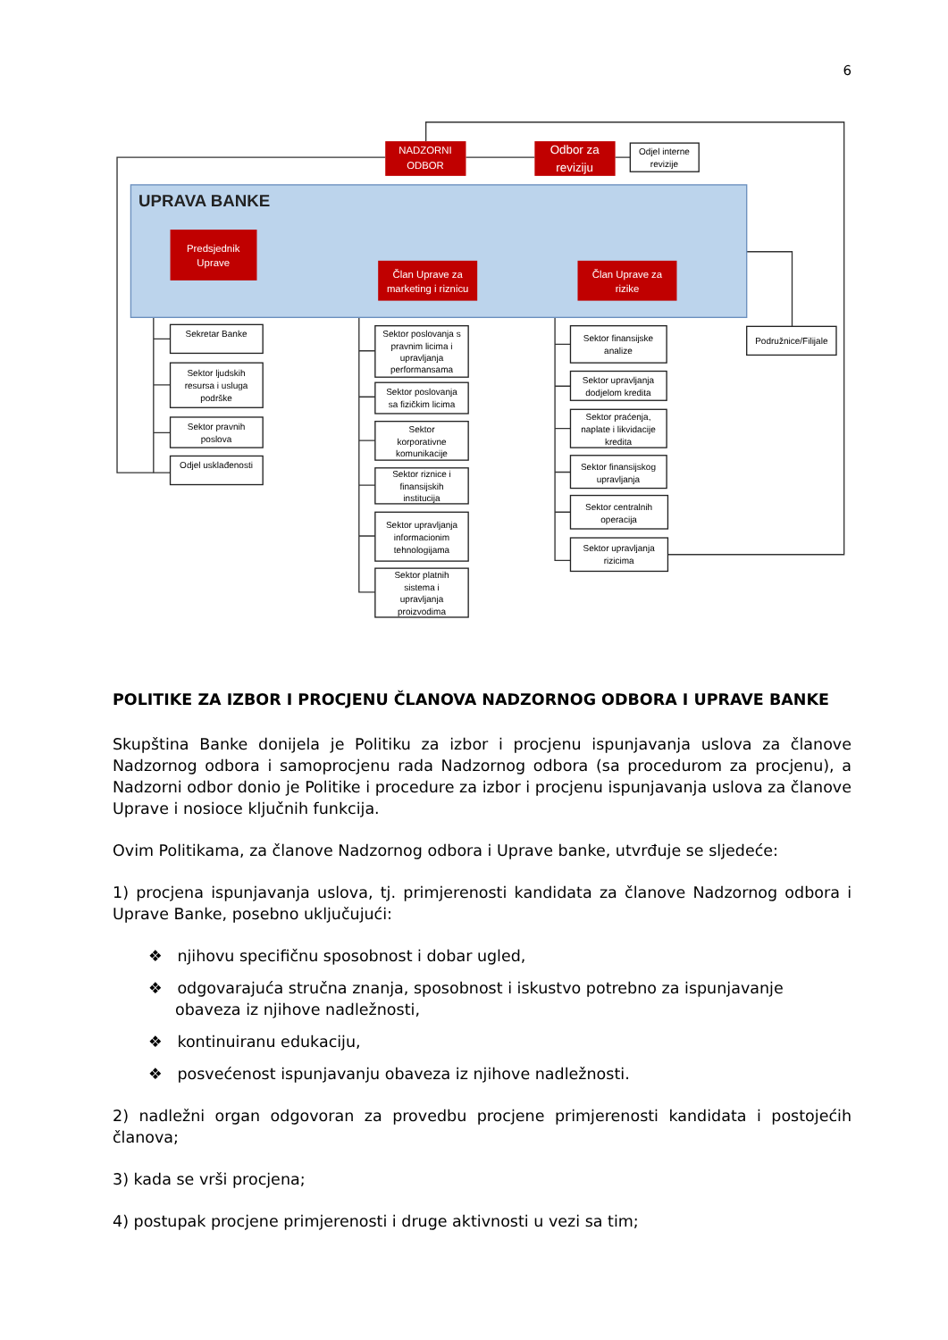6
UPRAVA BANKE
NADZORNI
ODBOR
Odbor za
reviziju
Predsjednik
Uprave
Član Uprave za
marketing i riznicu
Član Uprave za
rizike
Odjel interne
revizije
Podružnice/Filijale
Sekretar Banke
Sektor ljudskih
resursa i usluga
podrške
Sektor pravnih
poslova
Odjel usklađenosti
Sektor poslovanja s
pravnim licima i
upravljanja
performansama
Sektor poslovanja
sa fizičkim licima
Sektor
korporativne
komunikacije
Sektor riznice i
finansijskih
institucija
Sektor upravljanja
informacionim
tehnologijama
Sektor platnih
sistema i
upravljanja
proizvodima
Sektor finansijske
analize
Sektor upravljanja
dodjelom kredita
Sektor praćenja,
naplate i likvidacije
kredita
Sektor finansijskog
upravljanja
Sektor centralnih
operacija
Sektor upravljanja
rizicima
POLITIKE ZA IZBOR I PROCJENU ČLANOVA NADZORNOG ODBORA I UPRAVE BANKE
Skupština Banke donijela je Politiku za izbor i procjenu ispunjavanja uslova za članove Nadzornog odbora i samoprocjenu rada Nadzornog odbora (sa procedurom za procjenu), a Nadzorni odbor donio je Politike i procedure za izbor i procjenu ispunjavanja uslova za članove Uprave i nosioce ključnih funkcija.
Ovim Politikama, za članove Nadzornog odbora i Uprave banke, utvrđuje se sljedeće:
1) procjena ispunjavanja uslova, tj. primjerenosti kandidata za članove Nadzornog odbora i Uprave Banke, posebno uključujući:
❖ njihovu specifičnu sposobnost i dobar ugled,
❖ odgovarajuća stručna znanja, sposobnost i iskustvo potrebno za ispunjavanje obaveza iz njihove nadležnosti,
❖ kontinuiranu edukaciju,
❖ posvećenost ispunjavanju obaveza iz njihove nadležnosti.
2) nadležni organ odgovoran za provedbu procjene primjerenosti kandidata i postojećih članova;
3) kada se vrši procjena;
4) postupak procjene primjerenosti i druge aktivnosti u vezi sa tim;